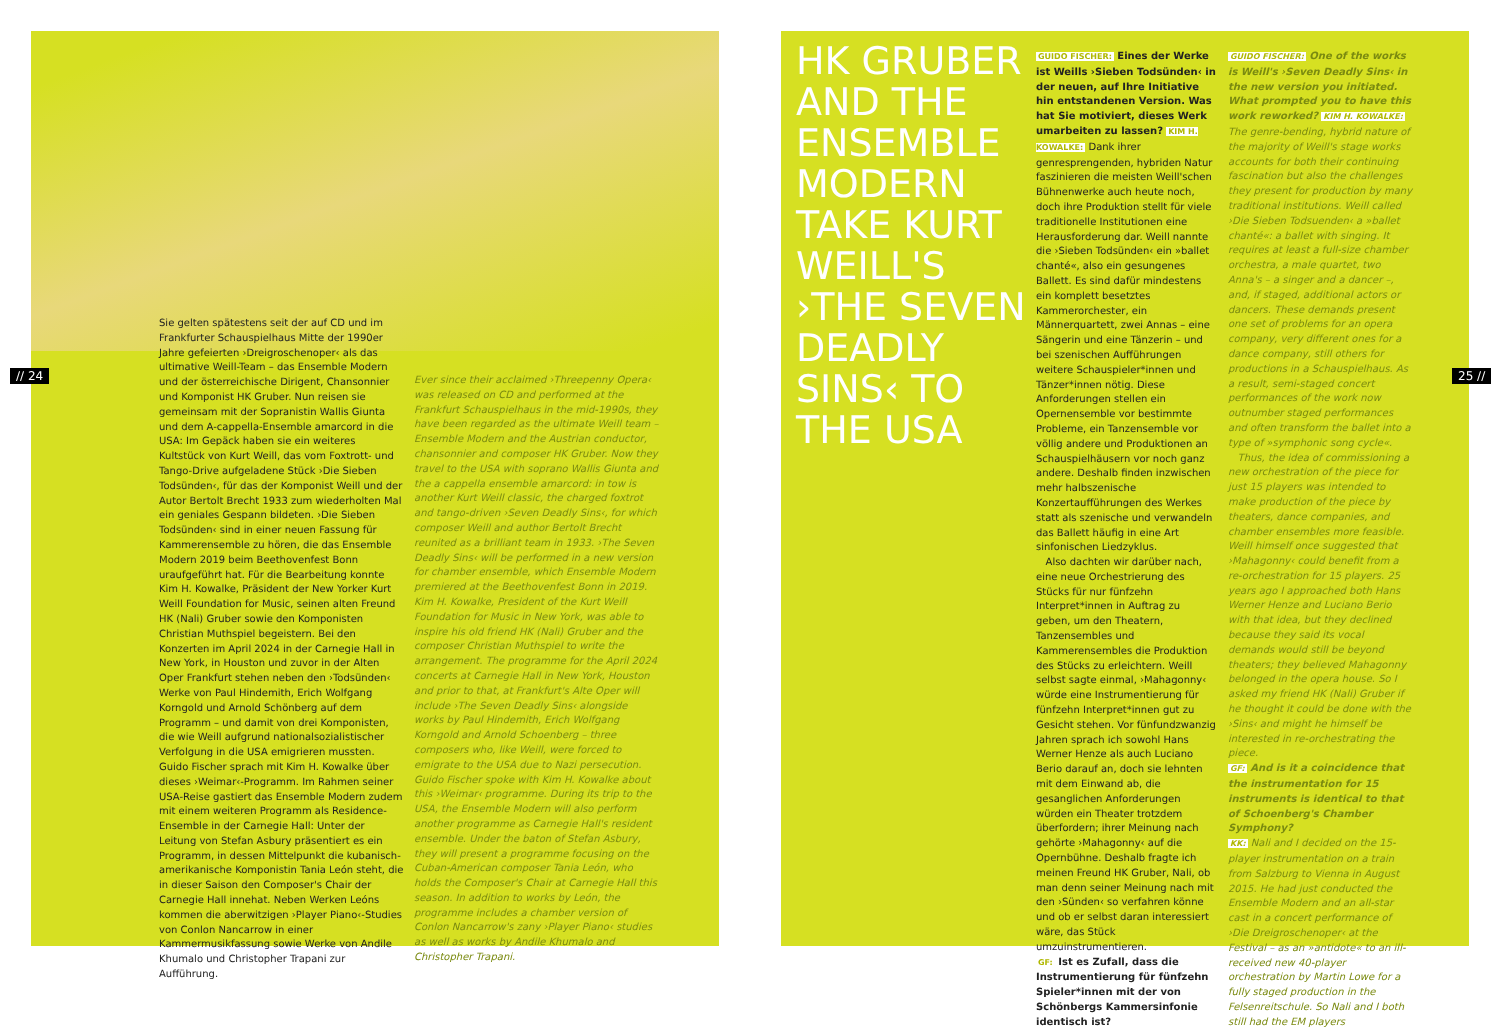Sie gelten spätestens seit der auf CD und im Frankfurter Schauspielhaus Mitte der 1990er Jahre gefeierten ›Dreigroschenoper‹ als das ultimative Weill-Team – das Ensemble Modern und der österreichische Dirigent, Chansonnier und Komponist HK Gruber. Nun reisen sie gemeinsam mit der Sopranistin Wallis Giunta und dem A-cappella-Ensemble amarcord in die USA: Im Gepäck haben sie ein weiteres Kultstück von Kurt Weill, das vom Foxtrott- und Tango-Drive aufgeladene Stück ›Die Sieben Todsünden‹, für das der Komponist Weill und der Autor Bertolt Brecht 1933 zum wiederholten Mal ein geniales Gespann bildeten. ›Die Sieben Todsünden‹ sind in einer neuen Fassung für Kammerensemble zu hören, die das Ensemble Modern 2019 beim Beethovenfest Bonn uraufgeführt hat. Für die Bearbeitung konnte Kim H. Kowalke, Präsident der New Yorker Kurt Weill Foundation for Music, seinen alten Freund HK (Nali) Gruber sowie den Komponisten Christian Muthspiel begeistern. Bei den Konzerten im April 2024 in der Carnegie Hall in New York, in Houston und zuvor in der Alten Oper Frankfurt stehen neben den ›Todsünden‹ Werke von Paul Hindemith, Erich Wolfgang Korngold und Arnold Schönberg auf dem Programm – und damit von drei Komponisten, die wie Weill aufgrund nationalsozialistischer Verfolgung in die USA emigrieren mussten. Guido Fischer sprach mit Kim H. Kowalke über dieses ›Weimar‹-Programm. Im Rahmen seiner USA-Reise gastiert das Ensemble Modern zudem mit einem weiteren Programm als Residence-Ensemble in der Carnegie Hall: Unter der Leitung von Stefan Asbury präsentiert es ein Programm, in dessen Mittelpunkt die kubanisch-amerikanische Komponistin Tania León steht, die in dieser Saison den Composer's Chair der Carnegie Hall innehat. Neben Werken Leóns kommen die aberwitzigen ›Player Piano‹-Studies von Conlon Nancarrow in einer Kammermusikfassung sowie Werke von Andile Khumalo und Christopher Trapani zur Aufführung.
Ever since their acclaimed ›Threepenny Opera‹ was released on CD and performed at the Frankfurt Schauspielhaus in the mid-1990s, they have been regarded as the ultimate Weill team – Ensemble Modern and the Austrian conductor, chansonnier and composer HK Gruber. Now they travel to the USA with soprano Wallis Giunta and the a cappella ensemble amarcord: in tow is another Kurt Weill classic, the charged foxtrot and tango-driven ›Seven Deadly Sins‹, for which composer Weill and author Bertolt Brecht reunited as a brilliant team in 1933. ›The Seven Deadly Sins‹ will be performed in a new version for chamber ensemble, which Ensemble Modern premiered at the Beethovenfest Bonn in 2019. Kim H. Kowalke, President of the Kurt Weill Foundation for Music in New York, was able to inspire his old friend HK (Nali) Gruber and the composer Christian Muthspiel to write the arrangement. The programme for the April 2024 concerts at Carnegie Hall in New York, Houston and prior to that, at Frankfurt's Alte Oper will include ›The Seven Deadly Sins‹ alongside works by Paul Hindemith, Erich Wolfgang Korngold and Arnold Schoenberg – three composers who, like Weill, were forced to emigrate to the USA due to Nazi persecution. Guido Fischer spoke with Kim H. Kowalke about this ›Weimar‹ programme. During its trip to the USA, the Ensemble Modern will also perform another programme as Carnegie Hall's resident ensemble. Under the baton of Stefan Asbury, they will present a programme focusing on the Cuban-American composer Tania León, who holds the Composer's Chair at Carnegie Hall this season. In addition to works by León, the programme includes a chamber version of Conlon Nancarrow's zany ›Player Piano‹ studies as well as works by Andile Khumalo and Christopher Trapani.
// 24
HK GRUBER AND THE ENSEMBLE MODERN TAKE KURT WEILL'S ›THE SEVEN DEADLY SINS‹ TO THE USA
GUIDO FISCHER: Eines der Werke ist Weills ›Sieben Todsünden‹ in der neuen, auf Ihre Initiative hin entstandenen Version. Was hat Sie motiviert, dieses Werk umarbeiten zu lassen? KIM H. KOWALKE: Dank ihrer genresprengenden, hybriden Natur faszinieren die meisten Weill'schen Bühnenwerke auch heute noch, doch ihre Produktion stellt für viele traditionelle Institutionen eine Herausforderung dar. Weill nannte die ›Sieben Todsünden‹ ein »ballet chanté«, also ein gesungenes Ballett. Es sind dafür mindestens ein komplett besetztes Kammerorchester, ein Männerquartett, zwei Annas – eine Sängerin und eine Tänzerin – und bei szenischen Aufführungen weitere Schauspieler*innen und Tänzer*innen nötig. Diese Anforderungen stellen ein Opernensemble vor bestimmte Probleme, ein Tanzensemble vor völlig andere und Produktionen an Schauspielhäusern vor noch ganz andere. Deshalb finden inzwischen mehr halbszenische Konzertaufführungen des Werkes statt als szenische und verwandeln das Ballett häufig in eine Art sinfonischen Liedzyklus.
Also dachten wir darüber nach, eine neue Orchestrierung des Stücks für nur fünfzehn Interpret*innen in Auftrag zu geben, um den Theatern, Tanzensembles und Kammerensembles die Produktion des Stücks zu erleichtern. Weill selbst sagte einmal, ›Mahagonny‹ würde eine Instrumentierung für fünfzehn Interpret*innen gut zu Gesicht stehen. Vor fünfundzwanzig Jahren sprach ich sowohl Hans Werner Henze als auch Luciano Berio darauf an, doch sie lehnten mit dem Einwand ab, die gesanglichen Anforderungen würden ein Theater trotzdem überfordern; ihrer Meinung nach gehörte ›Mahagonny‹ auf die Opernbühne. Deshalb fragte ich meinen Freund HK Gruber, Nali, ob man denn seiner Meinung nach mit den ›Sünden‹ so verfahren könne und ob er selbst daran interessiert wäre, das Stück umzuinstrumentieren.
GF: Ist es Zufall, dass die Instrumentierung für fünfzehn Spieler*innen mit der von Schönbergs Kammersinfonie identisch ist?
GUIDO FISCHER: One of the works is Weill's ›Seven Deadly Sins‹ in the new version you initiated. What prompted you to have this work reworked? KIM H. KOWALKE: The genre-bending, hybrid nature of the majority of Weill's stage works accounts for both their continuing fascination but also the challenges they present for production by many traditional institutions. Weill called ›Die Sieben Todsuenden‹ a »ballet chanté«: a ballet with singing. It requires at least a full-size chamber orchestra, a male quartet, two Anna's – a singer and a dancer –, and, if staged, additional actors or dancers. These demands present one set of problems for an opera company, very different ones for a dance company, still others for productions in a Schauspielhaus. As a result, semi-staged concert performances of the work now outnumber staged performances and often transform the ballet into a type of »symphonic song cycle«.
Thus, the idea of commissioning a new orchestration of the piece for just 15 players was intended to make production of the piece by theaters, dance companies, and chamber ensembles more feasible. Weill himself once suggested that ›Mahagonny‹ could benefit from a re-orchestration for 15 players. 25 years ago I approached both Hans Werner Henze and Luciano Berio with that idea, but they declined because they said its vocal demands would still be beyond theaters; they believed Mahagonny belonged in the opera house. So I asked my friend HK (Nali) Gruber if he thought it could be done with the ›Sins‹ and might he himself be interested in re-orchestrating the piece.
GF: And is it a coincidence that the instrumentation for 15 instruments is identical to that of Schoenberg's Chamber Symphony?
KK: Nali and I decided on the 15-player instrumentation on a train from Salzburg to Vienna in August 2015. He had just conducted the Ensemble Modern and an all-star cast in a concert performance of ›Die Dreigroschenoper‹ at the Festival – as an »antidote« to an ill-received new 40-player orchestration by Martin Lowe for a fully staged production in the Felsenreitschule. So Nali and I both still had the EM players
25 //